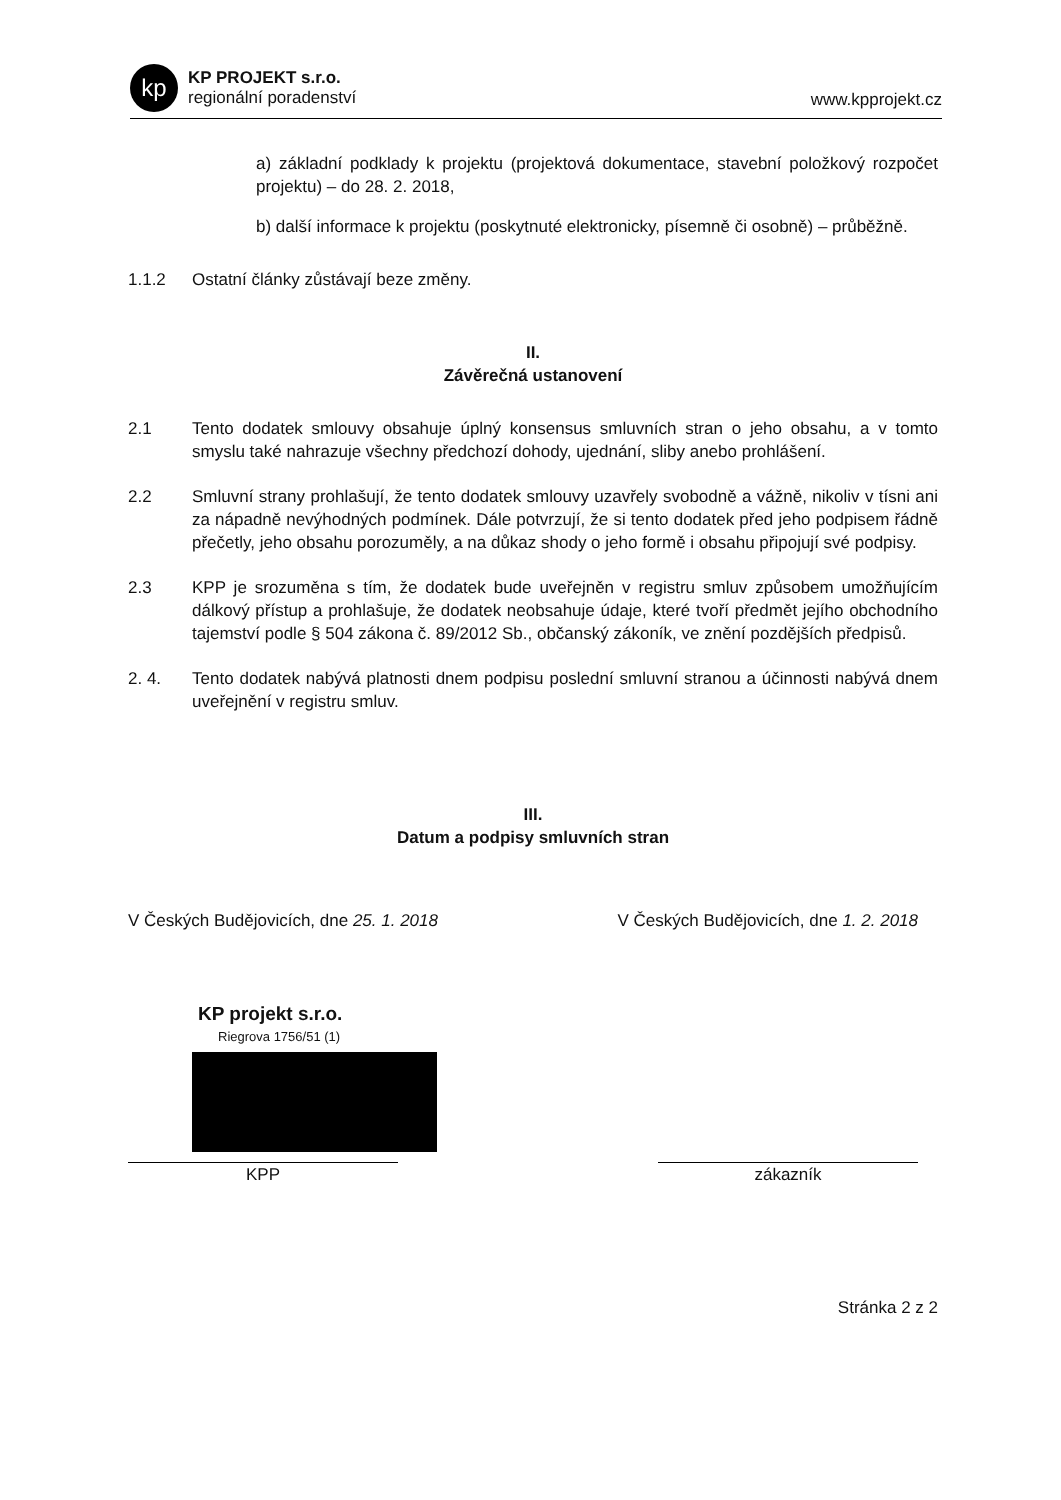kp
KP PROJEKT s.r.o.
regionální poradenství
www.kpprojekt.cz
a) základní podklady k projektu (projektová dokumentace, stavební položkový rozpočet projektu) – do 28. 2. 2018,
b) další informace k projektu (poskytnuté elektronicky, písemně či osobně) – průběžně.
1.1.2 Ostatní články zůstávají beze změny.
II.
Závěrečná ustanovení
2.1 Tento dodatek smlouvy obsahuje úplný konsensus smluvních stran o jeho obsahu, a v tomto smyslu také nahrazuje všechny předchozí dohody, ujednání, sliby anebo prohlášení.
2.2 Smluvní strany prohlašují, že tento dodatek smlouvy uzavřely svobodně a vážně, nikoliv v tísni ani za nápadně nevýhodných podmínek. Dále potvrzují, že si tento dodatek před jeho podpisem řádně přečetly, jeho obsahu porozuměly, a na důkaz shody o jeho formě i obsahu připojují své podpisy.
2.3 KPP je srozuměna s tím, že dodatek bude uveřejněn v registru smluv způsobem umožňujícím dálkový přístup a prohlašuje, že dodatek neobsahuje údaje, které tvoří předmět jejího obchodního tajemství podle § 504 zákona č. 89/2012 Sb., občanský zákoník, ve znění pozdějších předpisů.
2. 4. Tento dodatek nabývá platnosti dnem podpisu poslední smluvní stranou a účinnosti nabývá dnem uveřejnění v registru smluv.
III.
Datum a podpisy smluvních stran
V Českých Budějovicích, dne 25. 1. 2018
V Českých Budějovicích, dne 1. 2. 2018
KP projekt s.r.o.
Riegrova 1756/51 (1)
KPP
zákazník
Stránka 2 z 2